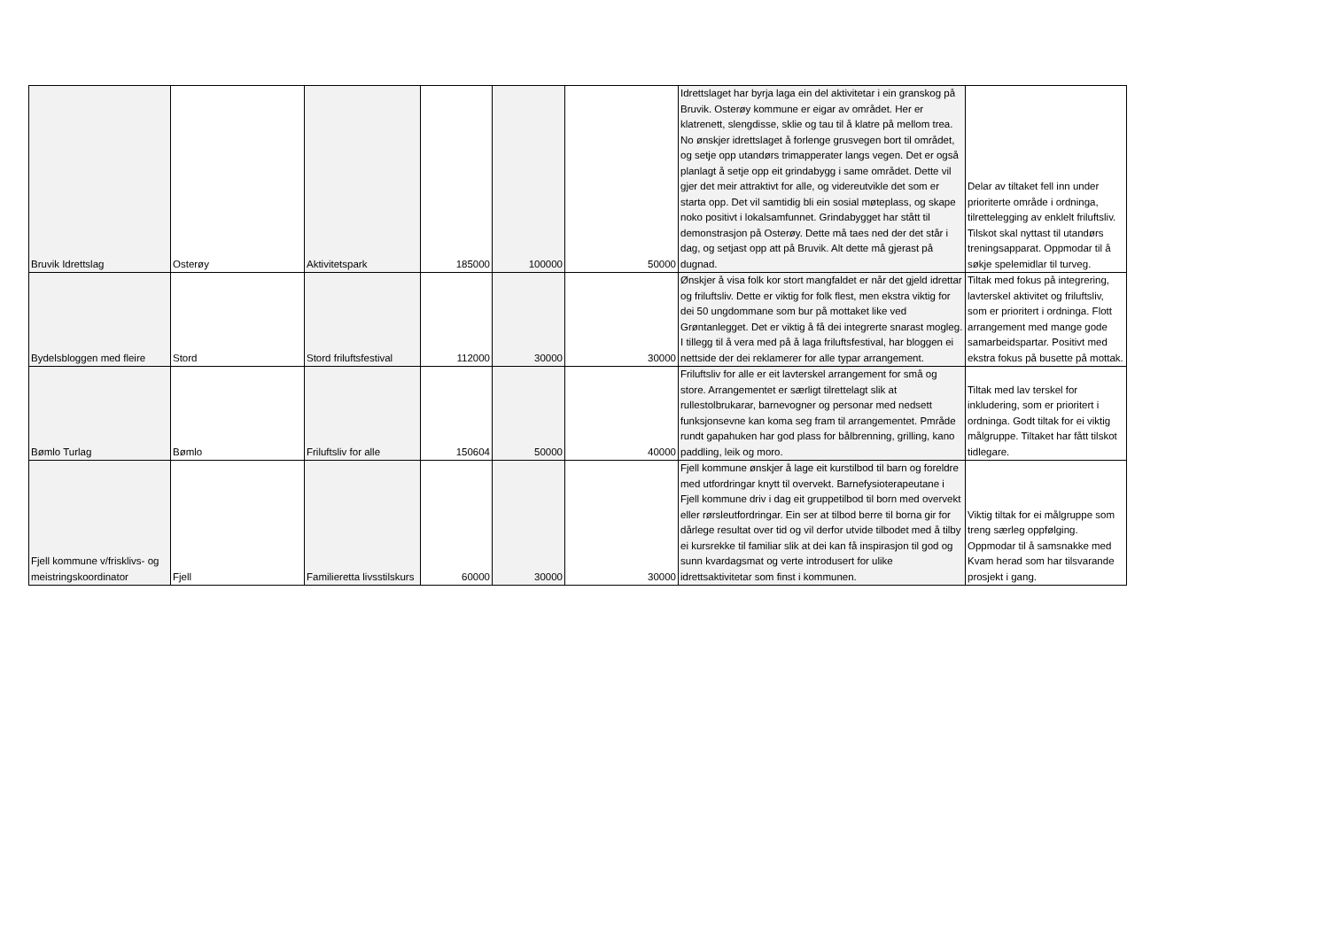| Bruvik Idrettslag | Osterøy | Aktivitetspark | 185000 | 100000 | 50000 | Idrettslaget har byrja laga ein del aktivitetar i ein granskog på Bruvik. Osterøy kommune er eigar av området. Her er klatrenett, slengdisse, sklie og tau til å klatre på mellom trea. No ønskjer idrettslaget å forlenge grusvegen bort til området, og setje opp utandørs trimapperater langs vegen. Det er også planlagt å setje opp eit grindabygg i same området. Dette vil gjer det meir attraktivt for alle, og videreutvikle det som er starta opp. Det vil samtidig bli ein sosial møteplass, og skape noko positivt i lokalsamfunnet. Grindabygget har stått til demonstrasjon på Osterøy. Dette må taes ned der det står i dag, og setjast opp att på Bruvik. Alt dette må gjerast på dugnad. | Delar av tiltaket fell inn under prioriterte område i ordninga, tilrettelegging av enklelt friluftsliv. Tilskot skal nyttast til utandørs treningsapparat. Oppmodar til å søkje spelemidlar til turveg. |
| Bydelsbloggen med fleire | Stord | Stord friluftsfestival | 112000 | 30000 | 30000 | Ønskjer å visa folk kor stort mangfaldet er når det gjeld idrettar og friluftsliv. Dette er viktig for folk flest, men ekstra viktig for dei 50 ungdommane som bur på mottaket like ved Grøntanlegget. Det er viktig å få dei integrerte snarast mogleg. I tillegg til å vera med på å laga friluftsfestival, har bloggen ei nettside der dei reklamerer for alle typar arrangement. | Tiltak med fokus på integrering, lavterskel aktivitet og friluftsliv, som er prioritert i ordninga. Flott arrangement med mange gode samarbeidspartar. Positivt med ekstra fokus på busette på mottak. |
| Bømlo Turlag | Bømlo | Friluftsliv for alle | 150604 | 50000 | 40000 | Friluftsliv for alle er eit lavterskel arrangement for små og store. Arrangementet er særligt tilrettelagt slik at rullestolbrukarar, barnevogner og personar med nedsett funksjonsevne kan koma seg fram til arrangementet. Pmråde rundt gapahuken har god plass for bålbrenning, grilling, kano paddling, leik og moro. | Tiltak med lav terskel for inkludering, som er prioritert i ordninga. Godt tiltak for ei viktig målgruppe. Tiltaket har fått tilskot tidlegare. |
| Fjell kommune v/frisklivs- og meistringskoordinator | Fjell | Familieretta livsstilskurs | 60000 | 30000 | 30000 | Fjell kommune ønskjer å lage eit kurstilbod til barn og foreldre med utfordringar knytt til overvekt. Barnefysioterapeutane i Fjell kommune driv i dag eit gruppetilbod til born med overvekt eller rørsleutfordringar. Ein ser at tilbod berre til borna gir for dårlege resultat over tid og vil derfor utvide tilbodet med å tilby ei kursrekke til familiar slik at dei kan få inspirasjon til god og sunn kvardagsmat og verte introdusert for ulike idrettsaktivitetar som finst i kommunen. | Viktig tiltak for ei målgruppe som treng særleg oppfølging. Oppmodar til å samsnakke med Kvam herad som har tilsvarande prosjekt i gang. |